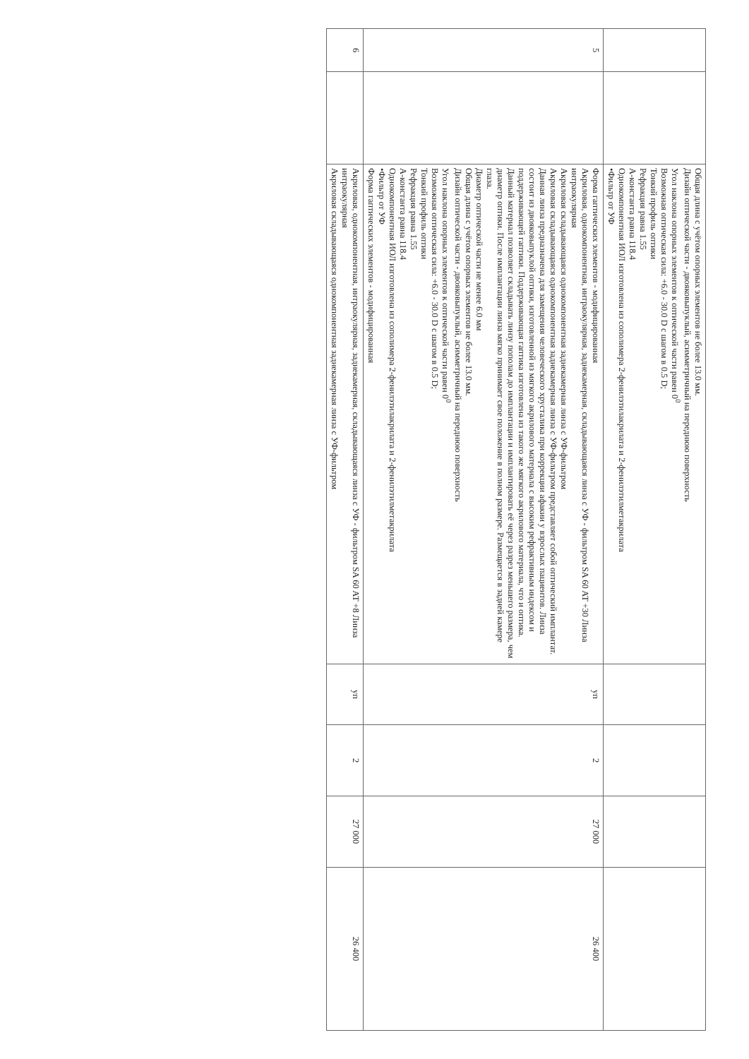| | | Общая длина с учётом опорных элементов не более 13.0 мм. Дизайн оптической части - двояковыпуклый, асимметричный на переднюю поверхность Угол наклона опорных элементов к оптической части равен 0<sup>0</sup> Возможная оптическая сила: +6.0 - 30.0 D с шагом в 0.5 D; Тонкий профиль оптики Рефракция равна 1.55 А-константа равна 118.4 Однокомпонентная ИОЛ изготовлена из сополимера 2-фенилэтилакрилата и 2-фенилэтилметакрилата •Фильтр от УФ | | | | |
| 5 | | Форма гаптических элементов - модифицированная Акриловая, однокомпонентная, интраокулярная, заднекамерная, складывающаяся линза с УФ - фильтром SA 60 AT +30 Линза интраокулярная Акриловая складывающаяся однокомпонентная заднекамерная линза с УФ-фильтром Акриловая складывающаяся однокомпонентная заднекамерная линза с УФ-фильтром представляет собой оптический имплантат. Данная линза предназначена для замещения человеческого хрусталика при коррекции афакии у взрослых пациентов. Линза состоит из двояковыпуклой оптики, изготовленной из мягкого акрилового материала с высоким рефрактивным индексом и поддерживающей гаптики. Поддерживающая гаптика изготовлена из такого же мягкого акрилового материала, что и оптика. Данный материал позволяет складывать линзу пополам до имплантации и имплантировать её через разрез меньшего размера, чем диаметр оптики. После имплантации линза мягко принимает свое положение в полном размере. Размещается в задней камере глаза. Диаметр оптической части не менее 6.0 мм Общая длина с учётом опорных элементов не более 13.0 мм. Дизайн оптической части - двояковыпуклый, асимметричный на переднюю поверхность Угол наклона опорных элементов к оптической части равен 0<sup>0</sup> Возможная оптическая сила: +6.0 - 30.0 D с шагом в 0.5 D; Тонкий профиль оптики Рефракция равна 1.55 А-константа равна 118.4 Однокомпонентная ИОЛ изготовлена из сополимера 2-фенилэтилакрилата и 2-фенилэтилметакрилата •Фильтр от УФ Форма гаптических элементов - модифицированная | уп | 2 | 27 000 | 26 400 |
| 6 | | Акриловая, однокомпонентная, интраокулярная, заднекамерная, складывающаяся линза с УФ - фильтром SA 60 AT +8 Линза интраокулярная Акриловая складывающаяся однокомпонентная заднекамерная линза с УФ-фильтром | уп | 2 | 27 000 | 26 400 |